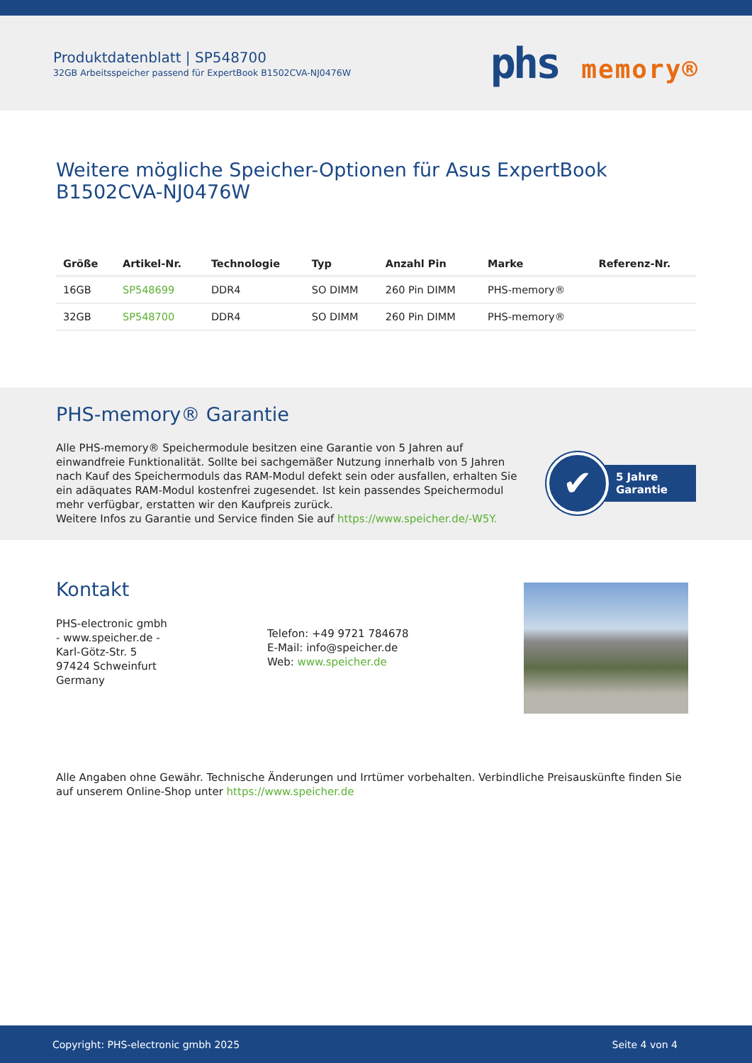Produktdatenblatt | SP548700
32GB Arbeitsspeicher passend für ExpertBook B1502CVA-NJ0476W
phs memory®
Weitere mögliche Speicher-Optionen für Asus ExpertBook B1502CVA-NJ0476W
| Größe | Artikel-Nr. | Technologie | Typ | Anzahl Pin | Marke | Referenz-Nr. |
| --- | --- | --- | --- | --- | --- | --- |
| 16GB | SP548699 | DDR4 | SO DIMM | 260 Pin DIMM | PHS-memory® | |
| 32GB | SP548700 | DDR4 | SO DIMM | 260 Pin DIMM | PHS-memory® | |
PHS-memory® Garantie
Alle PHS-memory® Speichermodule besitzen eine Garantie von 5 Jahren auf einwandfreie Funktionalität. Sollte bei sachgemäßer Nutzung innerhalb von 5 Jahren nach Kauf des Speichermoduls das RAM-Modul defekt sein oder ausfallen, erhalten Sie ein adäquates RAM-Modul kostenfrei zugesendet. Ist kein passendes Speichermodul mehr verfügbar, erstatten wir den Kaufpreis zurück.
Weitere Infos zu Garantie und Service finden Sie auf https://www.speicher.de/-W5Y.
✔
5 Jahre
Garantie
Kontakt
PHS-electronic gmbh
- www.speicher.de -
Karl-Götz-Str. 5
97424 Schweinfurt
Germany
Telefon: +49 9721 784678
E-Mail: info@speicher.de
Web: www.speicher.de
Alle Angaben ohne Gewähr. Technische Änderungen und Irrtümer vorbehalten. Verbindliche Preisauskünfte finden Sie auf unserem Online-Shop unter https://www.speicher.de
Copyright: PHS-electronic gmbh 2025 Seite 4 von 4